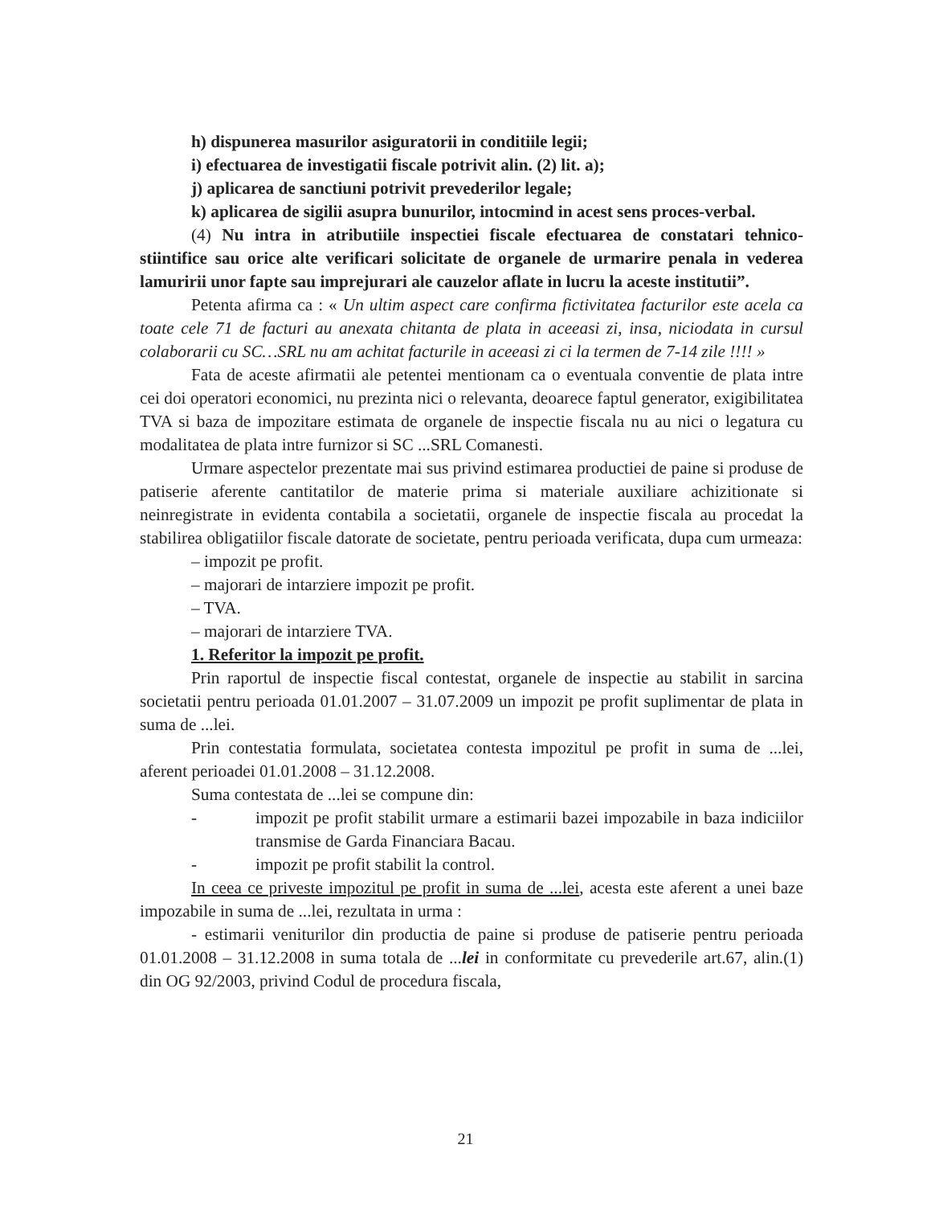h) dispunerea masurilor asiguratorii in conditiile legii;
i) efectuarea de investigatii fiscale potrivit alin. (2) lit. a);
j) aplicarea de sanctiuni potrivit prevederilor legale;
k) aplicarea de sigilii asupra bunurilor, intocmind in acest sens proces-verbal.
(4) Nu intra in atributiile inspectiei fiscale efectuarea de constatari tehnico-stiintifice sau orice alte verificari solicitate de organele de urmarire penala in vederea lamuririi unor fapte sau imprejurari ale cauzelor aflate in lucru la aceste institutii”.
Petenta afirma ca : « Un ultim aspect care confirma fictivitatea facturilor este acela ca toate cele 71 de facturi au anexata chitanta de plata in aceeasi zi, insa, niciodata in cursul colaborarii cu SC…SRL nu am achitat facturile in aceeasi zi ci la termen de 7-14 zile !!!! »
Fata de aceste afirmatii ale petentei mentionam ca o eventuala conventie de plata intre cei doi operatori economici, nu prezinta nici o relevanta, deoarece faptul generator, exigibilitatea TVA si baza de impozitare estimata de organele de inspectie fiscala nu au nici o legatura cu modalitatea de plata intre furnizor si SC ...SRL Comanesti.
Urmare aspectelor prezentate mai sus privind estimarea productiei de paine si produse de patiserie aferente cantitatilor de materie prima si materiale auxiliare achizitionate si neinregistrate in evidenta contabila a societatii, organele de inspectie fiscala au procedat la stabilirea obligatiilor fiscale datorate de societate, pentru perioada verificata, dupa cum urmeaza:
– impozit pe profit.
– majorari de intarziere impozit pe profit.
– TVA.
– majorari de intarziere TVA.
1. Referitor la impozit pe profit.
Prin raportul de inspectie fiscal contestat, organele de inspectie au stabilit in sarcina societatii pentru perioada 01.01.2007 – 31.07.2009 un impozit pe profit suplimentar de plata in suma de ...lei.
Prin contestatia formulata, societatea contesta impozitul pe profit in suma de ...lei, aferent perioadei 01.01.2008 – 31.12.2008.
Suma contestata de ...lei se compune din:
- impozit pe profit stabilit urmare a estimarii bazei impozabile in baza indiciilor transmise de Garda Financiara Bacau.
- impozit pe profit stabilit la control.
In ceea ce priveste impozitul pe profit in suma de ...lei, acesta este aferent a unei baze impozabile in suma de ...lei, rezultata in urma :
- estimarii veniturilor din productia de paine si produse de patiserie pentru perioada 01.01.2008 – 31.12.2008 in suma totala de ...lei in conformitate cu prevederile art.67, alin.(1) din OG 92/2003, privind Codul de procedura fiscala,
21